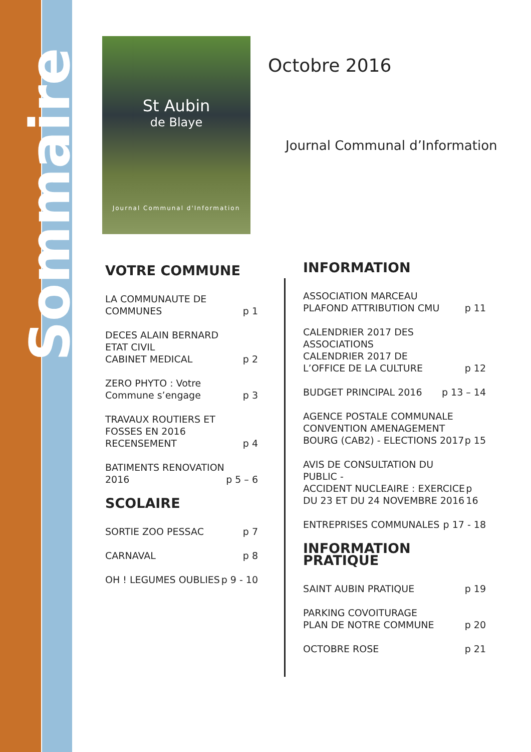Sommaire
St Aubin
de Blaye
Journal Communal d'Information
Octobre 2016
Journal Communal d’Information
VOTRE COMMUNE
LA COMMUNAUTE DE
COMMUNES p 1
DECES ALAIN BERNARD
ETAT CIVIL
CABINET MEDICAL p 2
ZERO PHYTO : Votre
Commune s’engage p 3
TRAVAUX ROUTIERS ET
FOSSES EN 2016
RECENSEMENT p 4
BATIMENTS RENOVATION
2016 p 5 – 6
SCOLAIRE
SORTIE ZOO PESSAC p 7
CARNAVAL p 8
OH ! LEGUMES OUBLIES p 9 - 10
INFORMATION
ASSOCIATION MARCEAU
PLAFOND ATTRIBUTION CMU p 11
CALENDRIER 2017 DES
ASSOCIATIONS
CALENDRIER 2017 DE
L’OFFICE DE LA CULTURE p 12
BUDGET PRINCIPAL 2016 p 13 – 14
AGENCE POSTALE COMMUNALE
CONVENTION AMENAGEMENT
BOURG (CAB2) - ELECTIONS 2017 p 15
AVIS DE CONSULTATION DU PUBLIC -
ACCIDENT NUCLEAIRE : EXERCICE
DU 23 ET DU 24 NOVEMBRE 2016 p 16
ENTREPRISES COMMUNALES p 17 - 18
INFORMATION PRATIQUE
SAINT AUBIN PRATIQUE p 19
PARKING COVOITURAGE
PLAN DE NOTRE COMMUNE p 20
OCTOBRE ROSE p 21